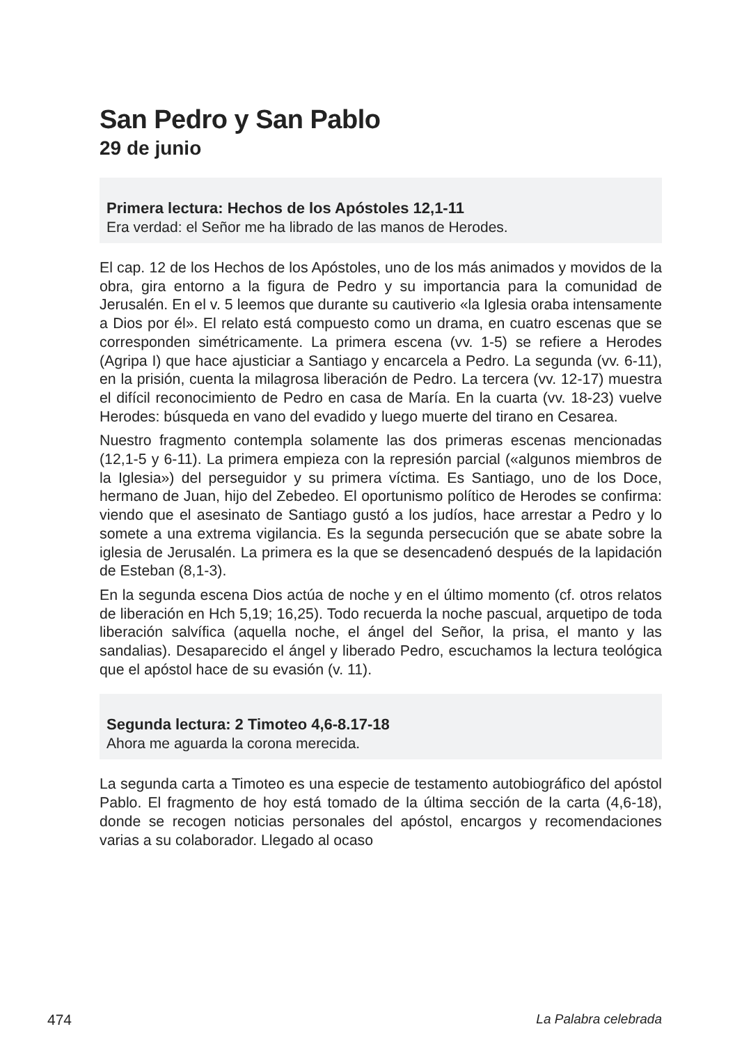San Pedro y San Pablo
29 de junio
Primera lectura: Hechos de los Apóstoles 12,1-11
Era verdad: el Señor me ha librado de las manos de Herodes.
El cap. 12 de los Hechos de los Apóstoles, uno de los más animados y movidos de la obra, gira entorno a la figura de Pedro y su importancia para la comunidad de Jerusalén. En el v. 5 leemos que durante su cautiverio «la Iglesia oraba intensamente a Dios por él». El relato está compuesto como un drama, en cuatro escenas que se corresponden simétricamente. La primera escena (vv. 1-5) se refiere a Herodes (Agripa I) que hace ajusticiar a Santiago y encarcela a Pedro. La segunda (vv. 6-11), en la prisión, cuenta la milagrosa liberación de Pedro. La tercera (vv. 12-17) muestra el difícil reconocimiento de Pedro en casa de María. En la cuarta (vv. 18-23) vuelve Herodes: búsqueda en vano del evadido y luego muerte del tirano en Cesarea.
Nuestro fragmento contempla solamente las dos primeras escenas mencionadas (12,1-5 y 6-11). La primera empieza con la represión parcial («algunos miembros de la Iglesia») del perseguidor y su primera víctima. Es Santiago, uno de los Doce, hermano de Juan, hijo del Zebedeo. El oportunismo político de Herodes se confirma: viendo que el asesinato de Santiago gustó a los judíos, hace arrestar a Pedro y lo somete a una extrema vigilancia. Es la segunda persecución que se abate sobre la iglesia de Jerusalén. La primera es la que se desencadenó después de la lapidación de Esteban (8,1-3).
En la segunda escena Dios actúa de noche y en el último momento (cf. otros relatos de liberación en Hch 5,19; 16,25). Todo recuerda la noche pascual, arquetipo de toda liberación salvífica (aquella noche, el ángel del Señor, la prisa, el manto y las sandalias). Desaparecido el ángel y liberado Pedro, escuchamos la lectura teológica que el apóstol hace de su evasión (v. 11).
Segunda lectura: 2 Timoteo 4,6-8.17-18
Ahora me aguarda la corona merecida.
La segunda carta a Timoteo es una especie de testamento autobiográfico del apóstol Pablo. El fragmento de hoy está tomado de la última sección de la carta (4,6-18), donde se recogen noticias personales del apóstol, encargos y recomendaciones varias a su colaborador. Llegado al ocaso
474 La Palabra celebrada